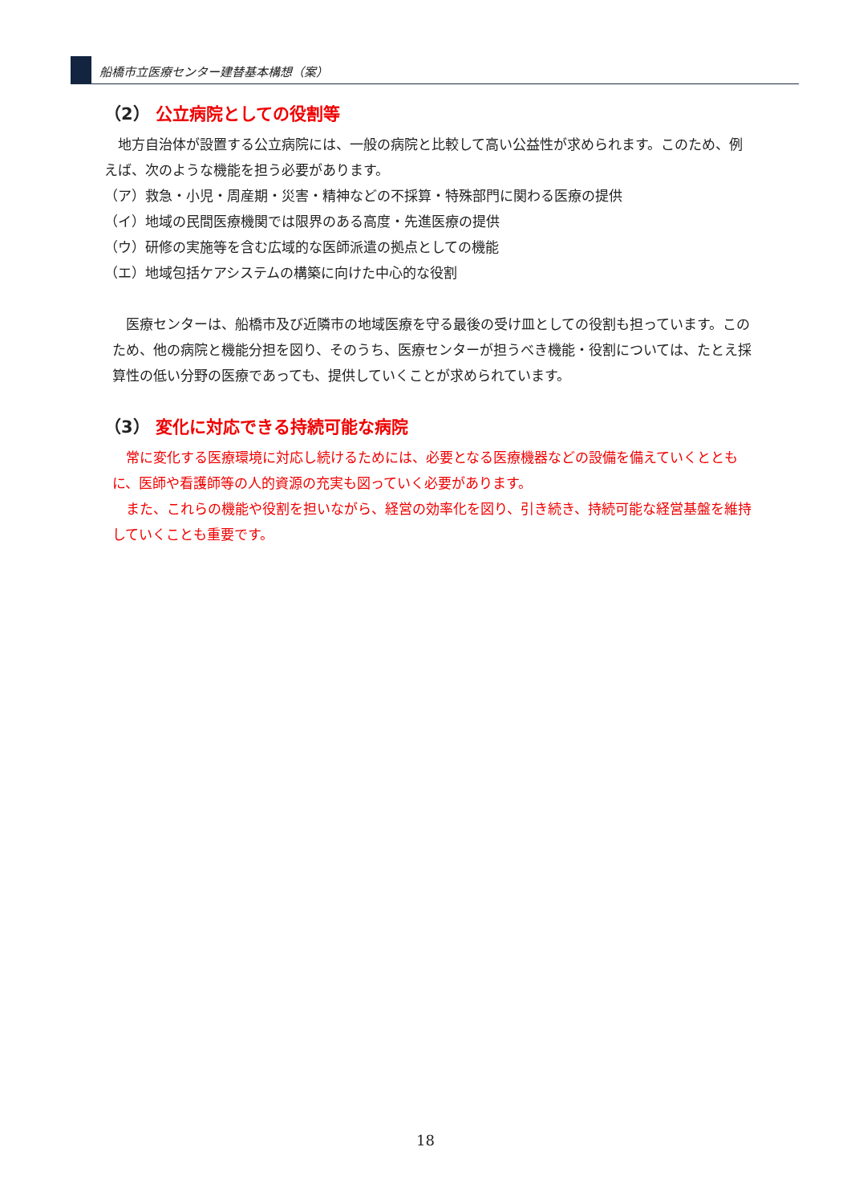船橋市立医療センター建替基本構想（案）
（2） 公立病院としての役割等
　地方自治体が設置する公立病院には、一般の病院と比較して高い公益性が求められます。このため、例えば、次のような機能を担う必要があります。
（ア）救急・小児・周産期・災害・精神などの不採算・特殊部門に関わる医療の提供
（イ）地域の民間医療機関では限界のある高度・先進医療の提供
（ウ）研修の実施等を含む広域的な医師派遣の拠点としての機能
（エ）地域包括ケアシステムの構築に向けた中心的な役割
　医療センターは、船橋市及び近隣市の地域医療を守る最後の受け皿としての役割も担っています。このため、他の病院と機能分担を図り、そのうち、医療センターが担うべき機能・役割については、たとえ採算性の低い分野の医療であっても、提供していくことが求められています。
（3） 変化に対応できる持続可能な病院
　常に変化する医療環境に対応し続けるためには、必要となる医療機器などの設備を備えていくとともに、医師や看護師等の人的資源の充実も図っていく必要があります。
　また、これらの機能や役割を担いながら、経営の効率化を図り、引き続き、持続可能な経営基盤を維持していくことも重要です。
18